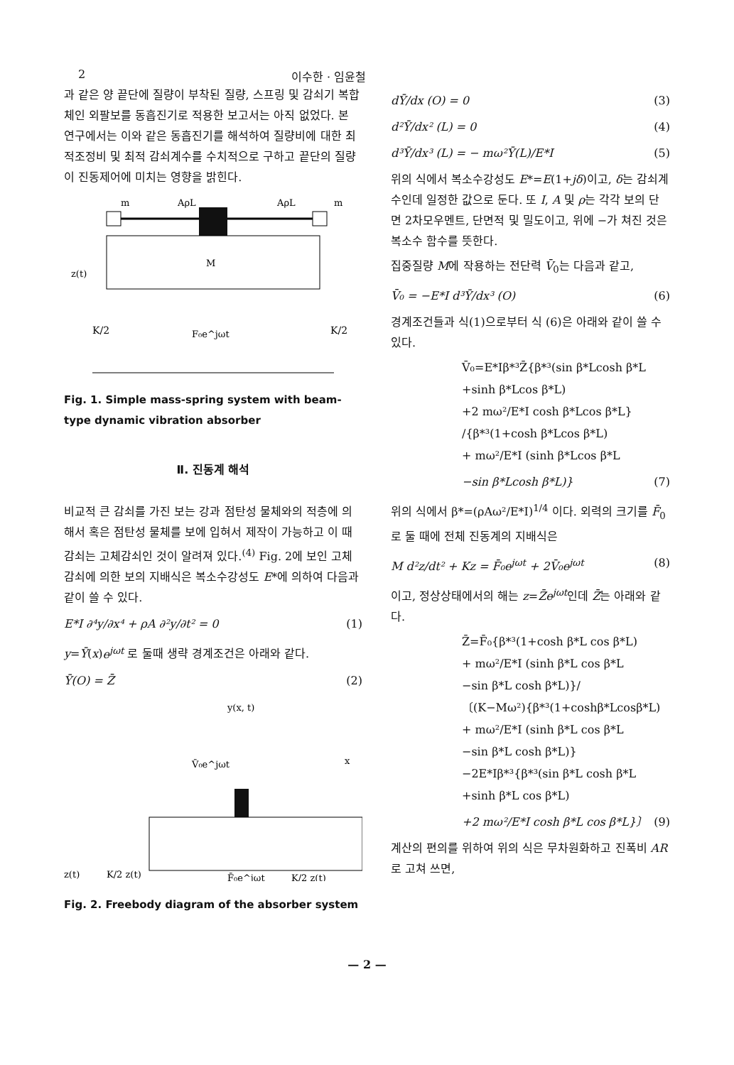2 이수한 · 임윤철
과 같은 양 끝단에 질량이 부착된 질량, 스프링 및 감쇠기 복합체인 외팔보를 동흡진기로 적용한 보고서는 아직 없었다. 본 연구에서는 이와 같은 동흡진기를 해석하여 질량비에 대한 최적조정비 및 최적 감쇠계수를 수치적으로 구하고 끝단의 질량이 진동제어에 미치는 영향을 밝힌다.
m
AρL
AρL
m
M
z(t)
K/2
K/2
F₀e^jωt
Fig. 1. Simple mass-spring system with beam-type dynamic vibration absorber
Ⅱ. 진동계 해석
비교적 큰 감쇠를 가진 보는 강과 점탄성 물체와의 적층에 의해서 혹은 점탄성 물체를 보에 입혀서 제작이 가능하고 이 때 감쇠는 고체감쇠인 것이 알려져 있다.<sup>(4)</sup> Fig. 2에 보인 고체감쇠에 의한 보의 지배식은 복소수강성도 E*에 의하여 다음과 같이 쓸 수 있다.
E*I ∂⁴y/∂x⁴ + ρA ∂²y/∂t² = 0 (1)
y=Ȳ(x)e<sup>jωt</sup> 로 둘때 생략 경계조건은 아래와 같다.
Ȳ(O) = Z̄ (2)
y(x, t)
x
V̄₀e^jωt
z(t)
K/2 z(t)
F̄₀e^jωt
K/2 z(t)
Fig. 2. Freebody diagram of the absorber system
dȲ/dx (O) = 0 (3)
d²Ȳ/dx² (L) = 0 (4)
d³Ȳ/dx³ (L) = − mω²Ȳ(L)/E*I (5)
위의 식에서 복소수강성도 E*=E(1+jδ)이고, δ는 감쇠계수인데 일정한 값으로 둔다. 또 I, A 및 ρ는 각각 보의 단면 2차모우멘트, 단면적 및 밀도이고, 위에 −가 쳐진 것은 복소수 함수를 뜻한다.
집중질량 M에 작용하는 전단력 V̄<sub>0</sub>는 다음과 같고,
V̄₀ = −E*I d³Ȳ/dx³ (O) (6)
경계조건들과 식(1)으로부터 식 (6)은 아래와 같이 쓸 수 있다.
V̄₀=E*Iβ*³Z̄{β*³(sin β*Lcosh β*L
+sinh β*Lcos β*L)
+2 mω²/E*I cosh β*Lcos β*L}
/{β*³(1+cosh β*Lcos β*L)
+ mω²/E*I (sinh β*Lcos β*L
−sin β*Lcosh β*L)} (7)
위의 식에서 β*=(ρAω²/E*I)<sup>1/4</sup> 이다. 외력의 크기를 F̄<sub>0</sub>로 둘 때에 전체 진동계의 지배식은
M d²z/dt² + Kz = F̄₀e<sup>jωt</sup> + 2V̄₀e<sup>jωt</sup> (8)
이고, 정상상태에서의 해는 z=Z̄e<sup>jωt</sup>인데 Z̄는 아래와 같다.
Z̄=F̄₀{β*³(1+cosh β*L cos β*L)
+ mω²/E*I (sinh β*L cos β*L
−sin β*L cosh β*L)}/
〔(K−Mω²){β*³(1+coshβ*Lcosβ*L)
+ mω²/E*I (sinh β*L cos β*L
−sin β*L cosh β*L)}
−2E*Iβ*³{β*³(sin β*L cosh β*L
+sinh β*L cos β*L)
+2 mω²/E*I cosh β*L cos β*L}〕 (9)
계산의 편의를 위하여 위의 식은 무차원화하고 진폭비 AR로 고쳐 쓰면,
— 2 —